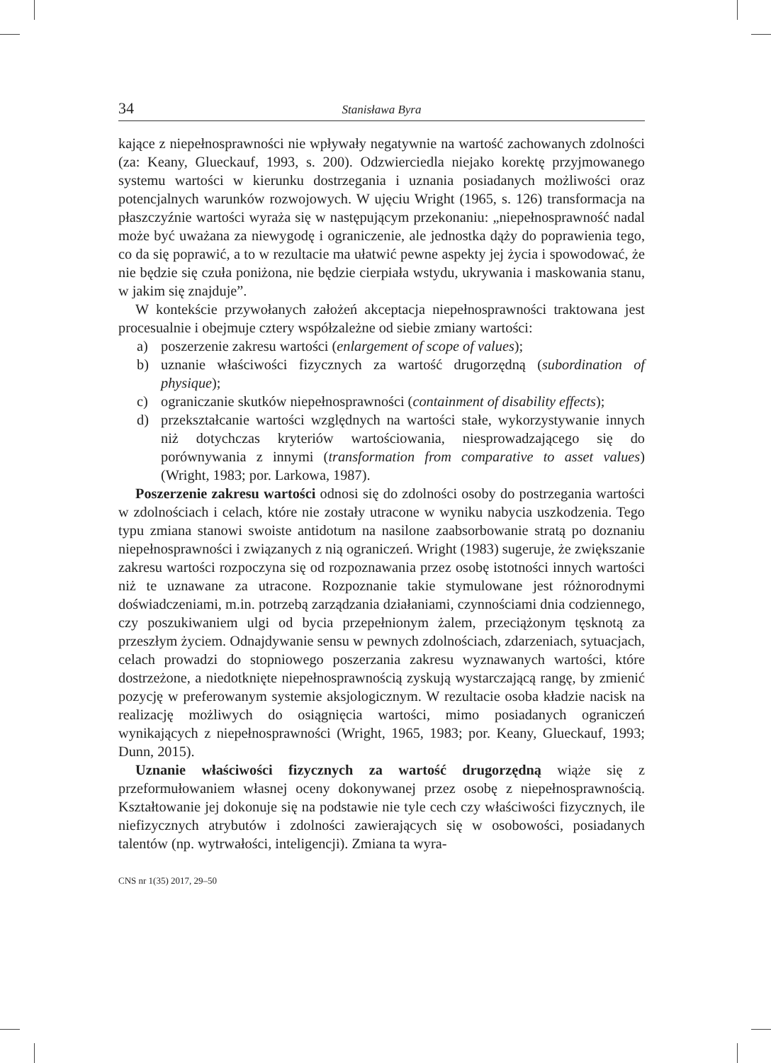34 Stanisława Byra
kające z niepełnosprawności nie wpływały negatywnie na wartość zachowanych zdolności (za: Keany, Glueckauf, 1993, s. 200). Odzwierciedla niejako korektę przyjmowanego systemu wartości w kierunku dostrzegania i uznania posiadanych możliwości oraz potencjalnych warunków rozwojowych. W ujęciu Wright (1965, s. 126) transformacja na płaszczyźnie wartości wyraża się w następującym przekonaniu: „niepełnosprawność nadal może być uważana za niewygodę i ograniczenie, ale jednostka dąży do poprawienia tego, co da się poprawić, a to w rezultacie ma ułatwić pewne aspekty jej życia i spowodować, że nie będzie się czuła poniżona, nie będzie cierpiała wstydu, ukrywania i maskowania stanu, w jakim się znajduje”.
W kontekście przywołanych założeń akceptacja niepełnosprawności traktowana jest procesualnie i obejmuje cztery współzależne od siebie zmiany wartości:
a) poszerzenie zakresu wartości (enlargement of scope of values);
b) uznanie właściwości fizycznych za wartość drugorzędną (subordination of physique);
c) ograniczanie skutków niepełnosprawności (containment of disability effects);
d) przekształcanie wartości względnych na wartości stałe, wykorzystywanie innych niż dotychczas kryteriów wartościowania, niesprowadzającego się do porównywania z innymi (transformation from comparative to asset values) (Wright, 1983; por. Larkowa, 1987).
Poszerzenie zakresu wartości odnosi się do zdolności osoby do postrzegania wartości w zdolnościach i celach, które nie zostały utracone w wyniku nabycia uszkodzenia. Tego typu zmiana stanowi swoiste antidotum na nasilone zaabsorbowanie stratą po doznaniu niepełnosprawności i związanych z nią ograniczeń. Wright (1983) sugeruje, że zwiększanie zakresu wartości rozpoczyna się od rozpoznawania przez osobę istotności innych wartości niż te uznawane za utracone. Rozpoznanie takie stymulowane jest różnorodnymi doświadczeniami, m.in. potrzebą zarządzania działaniami, czynnościami dnia codziennego, czy poszukiwaniem ulgi od bycia przepełnionym żalem, przeciążonym tęsknotą za przeszłym życiem. Odnajdywanie sensu w pewnych zdolnościach, zdarzeniach, sytuacjach, celach prowadzi do stopniowego poszerzania zakresu wyznawanych wartości, które dostrzeżone, a niedotknięte niepełnosprawnością zyskują wystarczającą rangę, by zmienić pozycję w preferowanym systemie aksjologicznym. W rezultacie osoba kładzie nacisk na realizację możliwych do osiągnięcia wartości, mimo posiadanych ograniczeń wynikających z niepełnosprawności (Wright, 1965, 1983; por. Keany, Glueckauf, 1993; Dunn, 2015).
Uznanie właściwości fizycznych za wartość drugorzędną wiąże się z przeformułowaniem własnej oceny dokonywanej przez osobę z niepełnosprawnością. Kształtowanie jej dokonuje się na podstawie nie tyle cech czy właściwości fizycznych, ile niefizycznych atrybutów i zdolności zawierających się w osobowości, posiadanych talentów (np. wytrwałości, inteligencji). Zmiana ta wyra-
CNS nr 1(35) 2017, 29–50